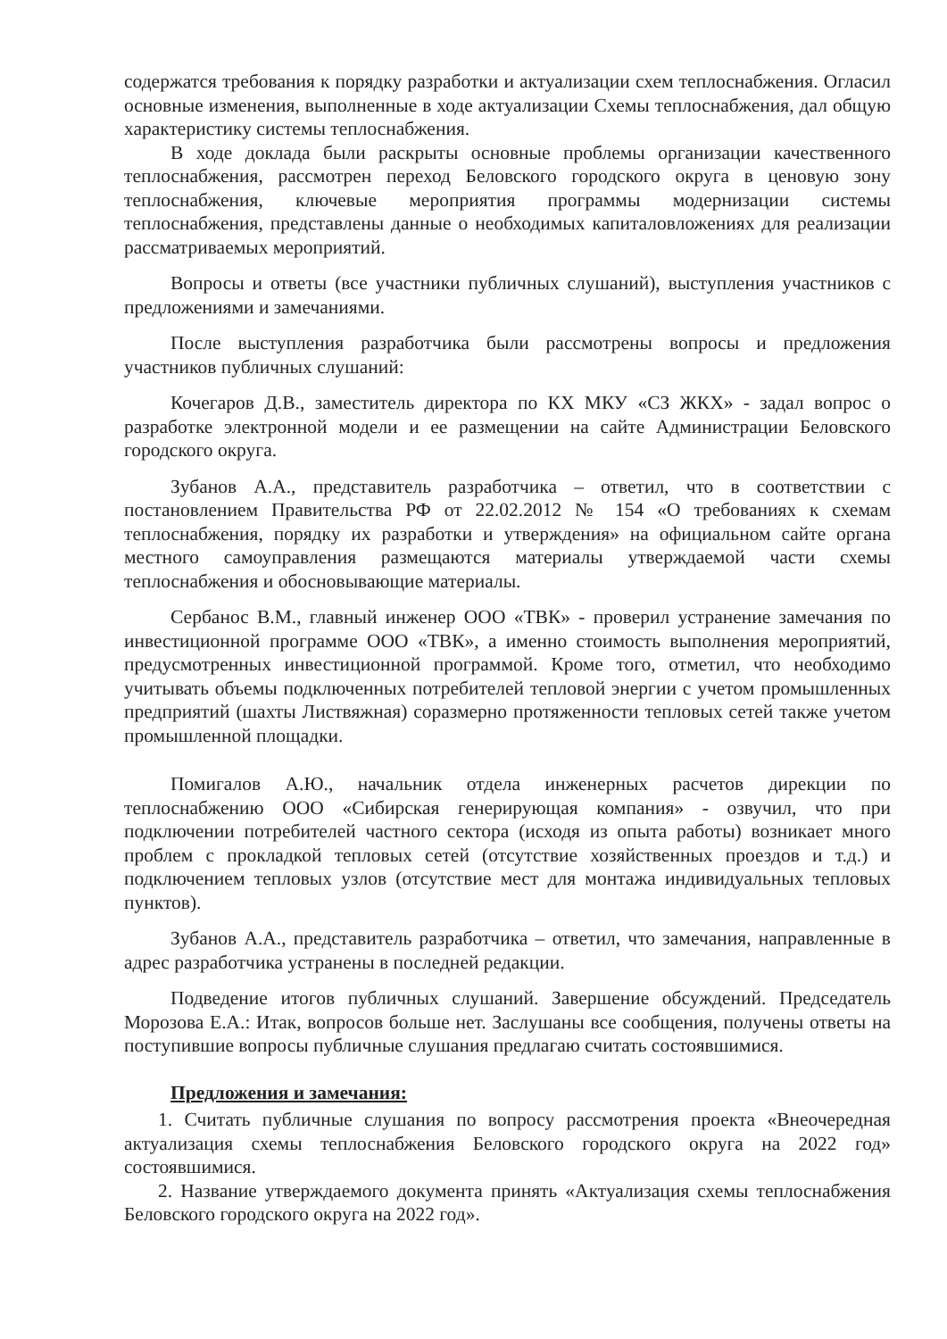содержатся требования к порядку разработки и актуализации схем теплоснабжения. Огласил основные изменения, выполненные в ходе актуализации Схемы теплоснабжения, дал общую характеристику системы теплоснабжения.
В ходе доклада были раскрыты основные проблемы организации качественного теплоснабжения, рассмотрен переход Беловского городского округа в ценовую зону теплоснабжения, ключевые мероприятия программы модернизации системы теплоснабжения, представлены данные о необходимых капиталовложениях для реализации рассматриваемых мероприятий.
Вопросы и ответы (все участники публичных слушаний), выступления участников с предложениями и замечаниями.
После выступления разработчика были рассмотрены вопросы и предложения участников публичных слушаний:
Кочегаров Д.В., заместитель директора по КХ МКУ «СЗ ЖКХ» - задал вопрос о разработке электронной модели и ее размещении на сайте Администрации Беловского городского округа.
Зубанов А.А., представитель разработчика – ответил, что в соответствии с постановлением Правительства РФ от 22.02.2012 № 154 «О требованиях к схемам теплоснабжения, порядку их разработки и утверждения» на официальном сайте органа местного самоуправления размещаются материалы утверждаемой части схемы теплоснабжения и обосновывающие материалы.
Сербанос В.М., главный инженер ООО «ТВК» - проверил устранение замечания по инвестиционной программе ООО «ТВК», а именно стоимость выполнения мероприятий, предусмотренных инвестиционной программой. Кроме того, отметил, что необходимо учитывать объемы подключенных потребителей тепловой энергии с учетом промышленных предприятий (шахты Листвяжная) соразмерно протяженности тепловых сетей также учетом промышленной площадки.
Помигалов А.Ю., начальник отдела инженерных расчетов дирекции по теплоснабжению ООО «Сибирская генерирующая компания» - озвучил, что при подключении потребителей частного сектора (исходя из опыта работы) возникает много проблем с прокладкой тепловых сетей (отсутствие хозяйственных проездов и т.д.) и подключением тепловых узлов (отсутствие мест для монтажа индивидуальных тепловых пунктов).
Зубанов А.А., представитель разработчика – ответил, что замечания, направленные в адрес разработчика устранены в последней редакции.
Подведение итогов публичных слушаний. Завершение обсуждений. Председатель Морозова Е.А.: Итак, вопросов больше нет. Заслушаны все сообщения, получены ответы на поступившие вопросы публичные слушания предлагаю считать состоявшимися.
Предложения и замечания:
1. Считать публичные слушания по вопросу рассмотрения проекта «Внеочередная актуализация схемы теплоснабжения Беловского городского округа на 2022 год» состоявшимися.
2. Название утверждаемого документа принять «Актуализация схемы теплоснабжения Беловского городского округа на 2022 год».